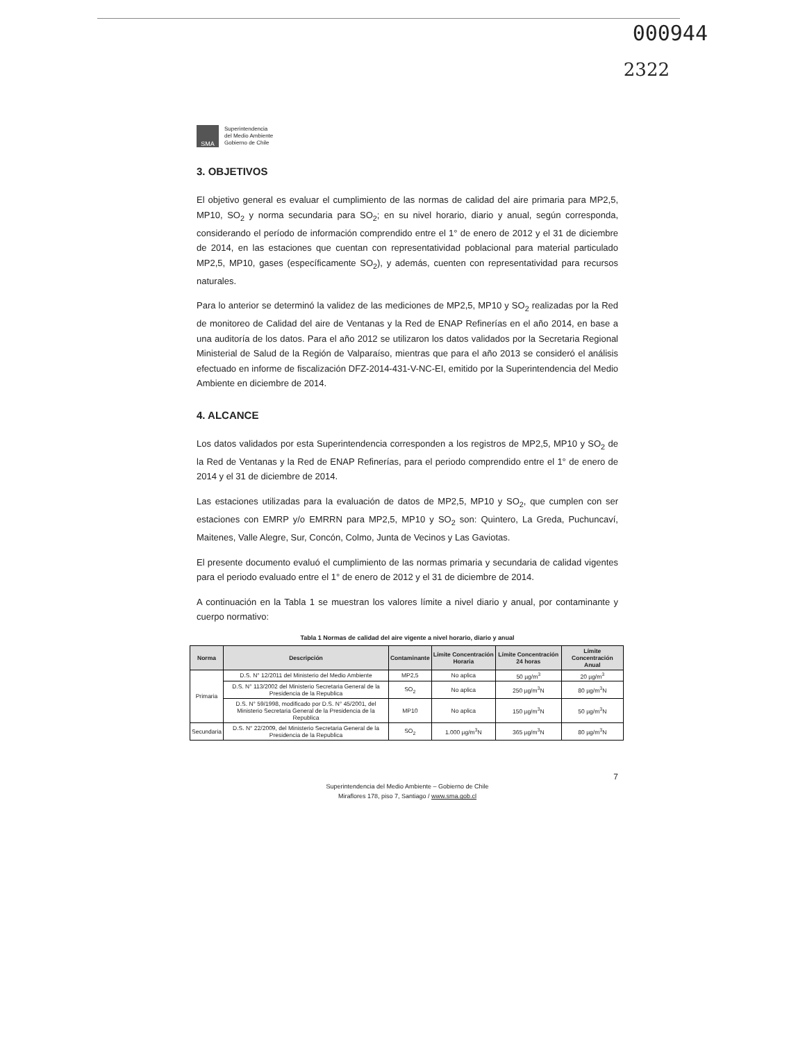000944
2322
SMA
Superintendencia
del Medio Ambiente
Gobierno de Chile
3. OBJETIVOS
El objetivo general es evaluar el cumplimiento de las normas de calidad del aire primaria para MP2,5, MP10, SO<sub>2</sub> y norma secundaria para SO<sub>2</sub>; en su nivel horario, diario y anual, según corresponda, considerando el período de información comprendido entre el 1° de enero de 2012 y el 31 de diciembre de 2014, en las estaciones que cuentan con representatividad poblacional para material particulado MP2,5, MP10, gases (específicamente SO<sub>2</sub>), y además, cuenten con representatividad para recursos naturales.
Para lo anterior se determinó la validez de las mediciones de MP2,5, MP10 y SO<sub>2</sub> realizadas por la Red de monitoreo de Calidad del aire de Ventanas y la Red de ENAP Refinerías en el año 2014, en base a una auditoría de los datos. Para el año 2012 se utilizaron los datos validados por la Secretaria Regional Ministerial de Salud de la Región de Valparaíso, mientras que para el año 2013 se consideró el análisis efectuado en informe de fiscalización DFZ-2014-431-V-NC-EI, emitido por la Superintendencia del Medio Ambiente en diciembre de 2014.
4. ALCANCE
Los datos validados por esta Superintendencia corresponden a los registros de MP2,5, MP10 y SO<sub>2</sub> de la Red de Ventanas y la Red de ENAP Refinerías, para el periodo comprendido entre el 1° de enero de 2014 y el 31 de diciembre de 2014.
Las estaciones utilizadas para la evaluación de datos de MP2,5, MP10 y SO<sub>2</sub>, que cumplen con ser estaciones con EMRP y/o EMRRN para MP2,5, MP10 y SO<sub>2</sub> son: Quintero, La Greda, Puchuncaví, Maitenes, Valle Alegre, Sur, Concón, Colmo, Junta de Vecinos y Las Gaviotas.
El presente documento evaluó el cumplimiento de las normas primaria y secundaria de calidad vigentes para el periodo evaluado entre el 1° de enero de 2012 y el 31 de diciembre de 2014.
A continuación en la Tabla 1 se muestran los valores límite a nivel diario y anual, por contaminante y cuerpo normativo:
Tabla 1 Normas de calidad del aire vigente a nivel horario, diario y anual
| Norma | Descripción | Contaminante | Límite Concentración Horaria | Límite Concentración 24 horas | Límite Concentración Anual |
| --- | --- | --- | --- | --- | --- |
| Primaria | D.S. N° 12/2011 del Ministerio del Medio Ambiente | MP2,5 | No aplica | 50 µg/m<sup>3</sup> | 20 µg/m<sup>3</sup> |
| | D.S. N° 113/2002 del Ministerio Secretaria General de la Presidencia de la Republica | SO<sub>2</sub> | No aplica | 250 µg/m<sup>3</sup>N | 80 µg/m<sup>3</sup>N |
| | D.S. N° 59/1998, modificado por D.S. N° 45/2001, del Ministerio Secretaria General de la Presidencia de la Republica | MP10 | No aplica | 150 µg/m<sup>3</sup>N | 50 µg/m<sup>3</sup>N |
| Secundaria | D.S. N° 22/2009, del Ministerio Secretaria General de la Presidencia de la Republica | SO<sub>2</sub> | 1.000 µg/m<sup>3</sup>N | 365 µg/m<sup>3</sup>N | 80 µg/m<sup>3</sup>N |
7
Superintendencia del Medio Ambiente – Gobierno de Chile
Miraflores 178, piso 7, Santiago / www.sma.gob.cl